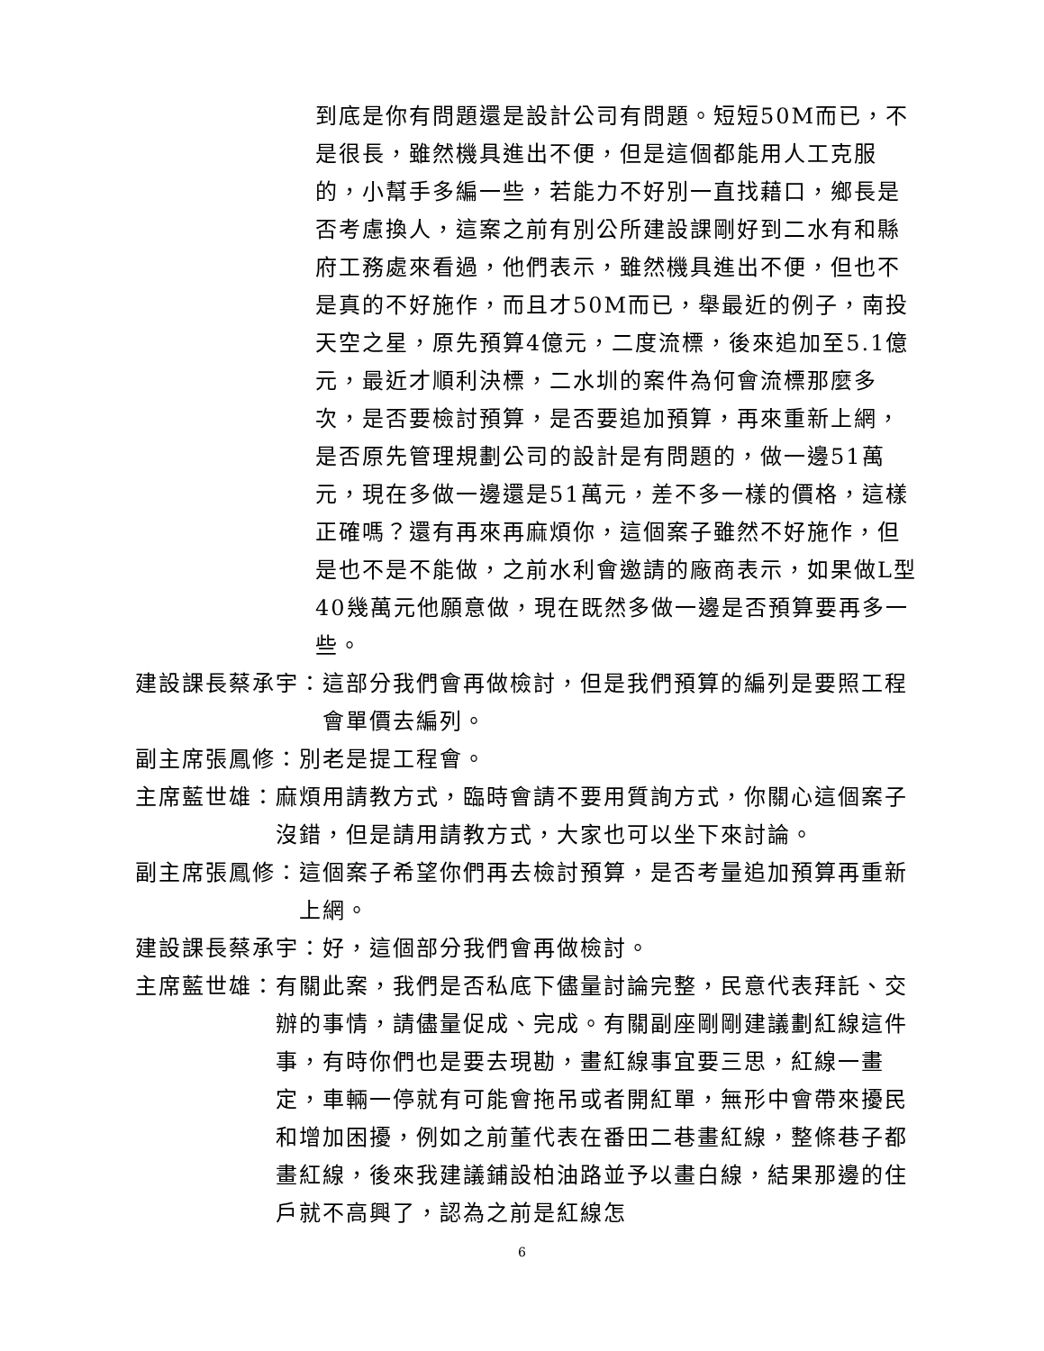到底是你有問題還是設計公司有問題。短短50M而已，不是很長，雖然機具進出不便，但是這個都能用人工克服的，小幫手多編一些，若能力不好別一直找藉口，鄉長是否考慮換人，這案之前有別公所建設課剛好到二水有和縣府工務處來看過，他們表示，雖然機具進出不便，但也不是真的不好施作，而且才50M而已，舉最近的例子，南投天空之星，原先預算4億元，二度流標，後來追加至5.1億元，最近才順利決標，二水圳的案件為何會流標那麼多次，是否要檢討預算，是否要追加預算，再來重新上網，是否原先管理規劃公司的設計是有問題的，做一邊51萬元，現在多做一邊還是51萬元，差不多一樣的價格，這樣正確嗎？還有再來再麻煩你，這個案子雖然不好施作，但是也不是不能做，之前水利會邀請的廠商表示，如果做L型40幾萬元他願意做，現在既然多做一邊是否預算要再多一些。
建設課長蔡承宇： 這部分我們會再做檢討，但是我們預算的編列是要照工程會單價去編列。
副主席張鳳修： 別老是提工程會。
主席藍世雄： 麻煩用請教方式，臨時會請不要用質詢方式，你關心這個案子沒錯，但是請用請教方式，大家也可以坐下來討論。
副主席張鳳修： 這個案子希望你們再去檢討預算，是否考量追加預算再重新上網。
建設課長蔡承宇： 好，這個部分我們會再做檢討。
主席藍世雄： 有關此案，我們是否私底下儘量討論完整，民意代表拜託、交辦的事情，請儘量促成、完成。有關副座剛剛建議劃紅線這件事，有時你們也是要去現勘，畫紅線事宜要三思，紅線一畫定，車輛一停就有可能會拖吊或者開紅單，無形中會帶來擾民和增加困擾，例如之前董代表在番田二巷畫紅線，整條巷子都畫紅線，後來我建議鋪設柏油路並予以畫白線，結果那邊的住戶就不高興了，認為之前是紅線怎
6